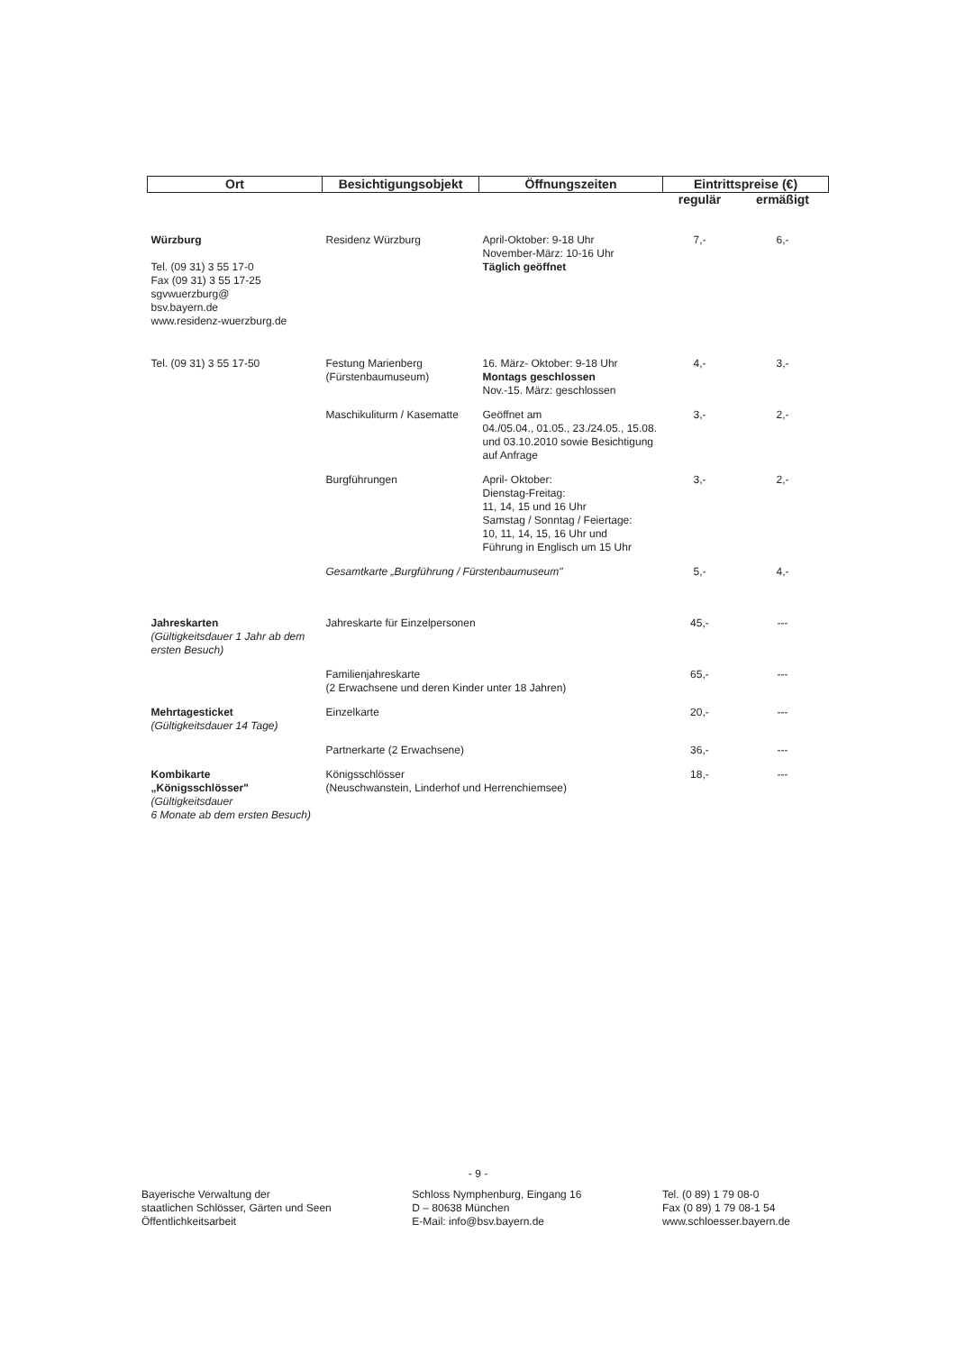| Ort | Besichtigungsobjekt | Öffnungszeiten | Eintrittspreise (€) | |
| --- | --- | --- | --- | --- |
| | | | regulär | ermäßigt |
| Würzburg Tel. (09 31) 3 55 17-0 Fax (09 31) 3 55 17-25 sgvwuerzburg@ bsv.bayern.de www.residenz-wuerzburg.de | Residenz Würzburg | April-Oktober: 9-18 Uhr November-März: 10-16 Uhr Täglich geöffnet | 7,- | 6,- |
| Tel. (09 31) 3 55 17-50 | Festung Marienberg (Fürstenbaumuseum) | 16. März- Oktober: 9-18 Uhr Montags geschlossen Nov.-15. März: geschlossen | 4,- | 3,- |
| | Maschikuliturm / Kasematte | Geöffnet am 04./05.04., 01.05., 23./24.05., 15.08. und 03.10.2010 sowie Besichtigung auf Anfrage | 3,- | 2,- |
| | Burgführungen | April- Oktober: Dienstag-Freitag: 11, 14, 15 und 16 Uhr Samstag / Sonntag / Feiertage: 10, 11, 14, 15, 16 Uhr und Führung in Englisch um 15 Uhr | 3,- | 2,- |
| | Gesamtkarte „Burgführung / Fürstenbaumuseum" | | 5,- | 4,- |
| Jahreskarten (Gültigkeitsdauer 1 Jahr ab dem ersten Besuch) | Jahreskarte für Einzelpersonen | | 45,- | --- |
| | Familienjahreskarte (2 Erwachsene und deren Kinder unter 18 Jahren) | | 65,- | --- |
| Mehrtagesticket (Gültigkeitsdauer 14 Tage) | Einzelkarte | | 20,- | --- |
| | Partnerkarte (2 Erwachsene) | | 36,- | --- |
| Kombikarte „Königsschlösser" (Gültigkeitsdauer 6 Monate ab dem ersten Besuch) | Königsschlösser (Neuschwanstein, Linderhof und Herrenchiemsee) | | 18,- | --- |
- 9 -
Bayerische Verwaltung der
staatlichen Schlösser, Gärten und Seen
Öffentlichkeitsarbeit
Schloss Nymphenburg, Eingang 16
D – 80638 München
E-Mail: info@bsv.bayern.de
Tel. (0 89) 1 79 08-0
Fax (0 89) 1 79 08-1 54
www.schloesser.bayern.de